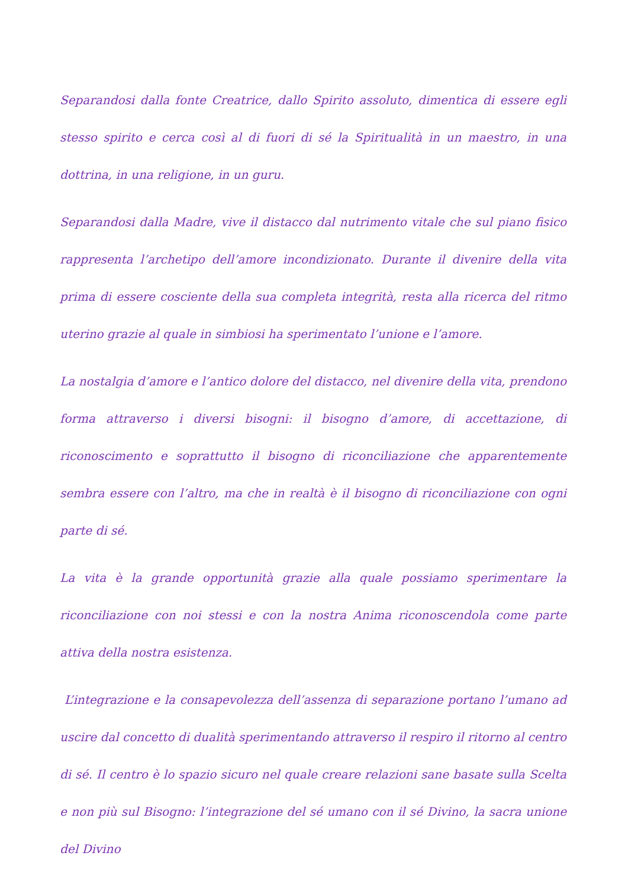Separandosi dalla fonte Creatrice, dallo Spirito assoluto, dimentica di essere egli stesso spirito e cerca così al di fuori di sé la Spiritualità in un maestro, in una dottrina, in una religione, in un guru.
Separandosi dalla Madre, vive il distacco dal nutrimento vitale che sul piano fisico rappresenta l’archetipo dell’amore incondizionato. Durante il divenire della vita prima di essere cosciente della sua completa integrità, resta alla ricerca del ritmo uterino grazie al quale in simbiosi ha sperimentato l’unione e l’amore.
La nostalgia d’amore e l’antico dolore del distacco, nel divenire della vita, prendono forma attraverso i diversi bisogni: il bisogno d’amore, di accettazione, di riconoscimento e soprattutto il bisogno di riconciliazione che apparentemente sembra essere con l’altro, ma che in realtà è il bisogno di riconciliazione con ogni parte di sé.
La vita è la grande opportunità grazie alla quale possiamo sperimentare la riconciliazione con noi stessi e con la nostra Anima riconoscendola come parte attiva della nostra esistenza.
L’integrazione e la consapevolezza dell’assenza di separazione portano l’umano ad uscire dal concetto di dualità sperimentando attraverso il respiro il ritorno al centro di sé. Il centro è lo spazio sicuro nel quale creare relazioni sane basate sulla Scelta e non più sul Bisogno: l’integrazione del sé umano con il sé Divino, la sacra unione del Divino